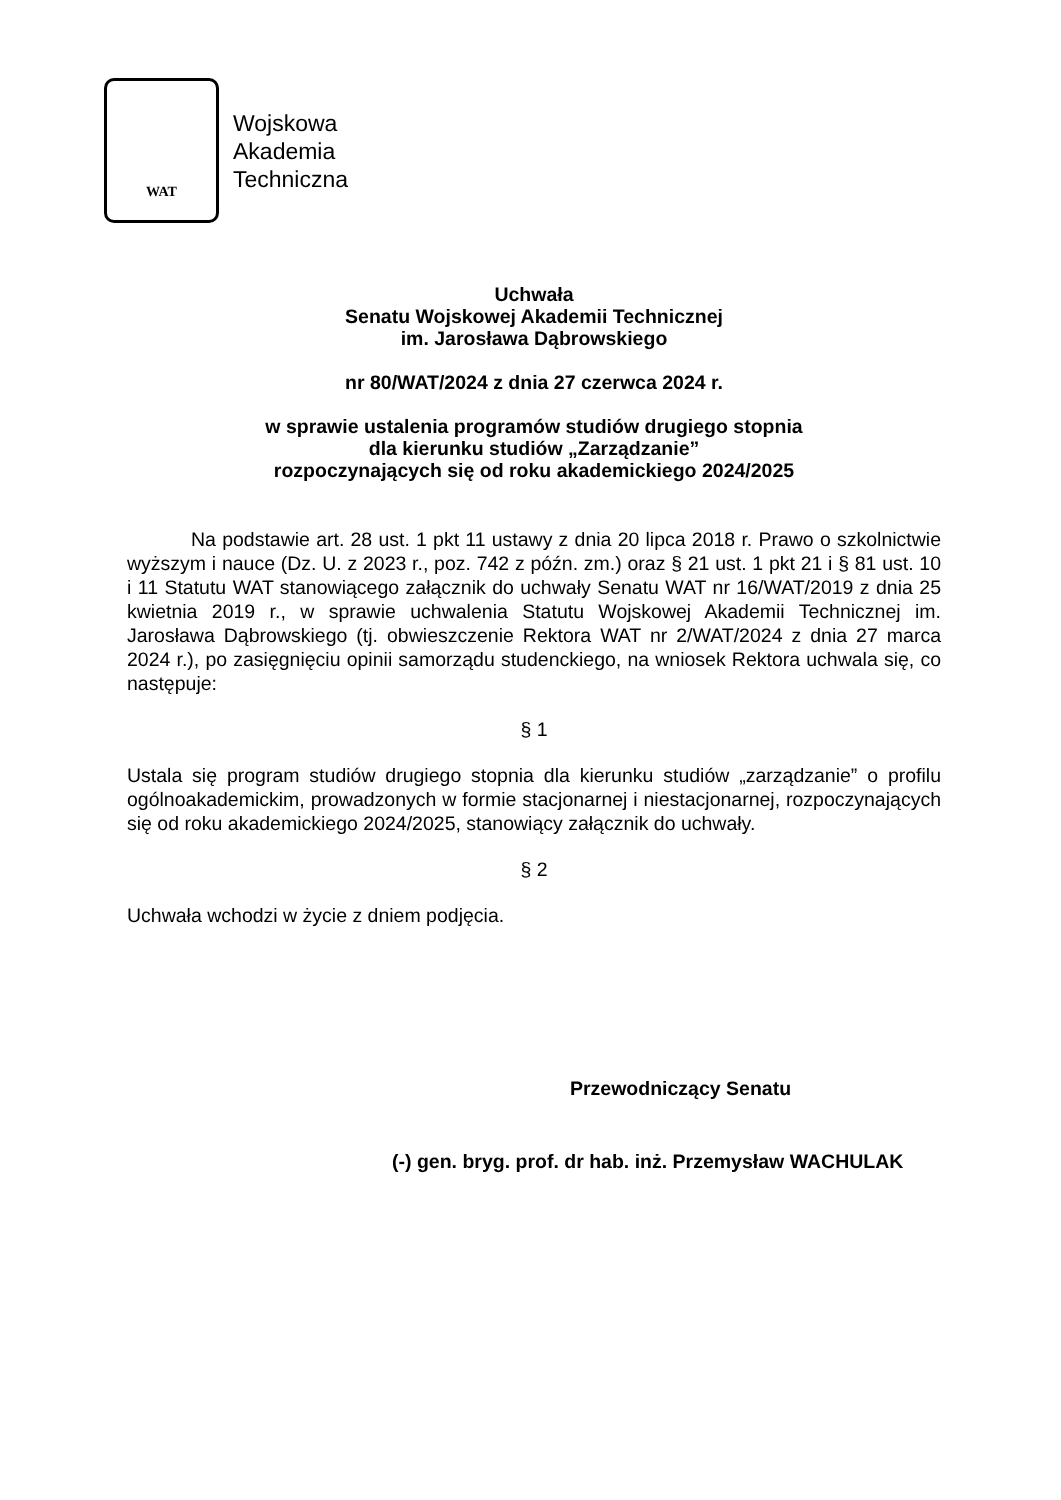WAT
Wojskowa
Akademia
Techniczna
Uchwała
Senatu Wojskowej Akademii Technicznej
im. Jarosława Dąbrowskiego
nr 80/WAT/2024 z dnia 27 czerwca 2024 r.
w sprawie ustalenia programów studiów drugiego stopnia
dla kierunku studiów „Zarządzanie”
rozpoczynających się od roku akademickiego 2024/2025
Na podstawie art. 28 ust. 1 pkt 11 ustawy z dnia 20 lipca 2018 r. Prawo o szkolnictwie wyższym i nauce (Dz. U. z 2023 r., poz. 742 z późn. zm.) oraz § 21 ust. 1 pkt 21 i § 81 ust. 10 i 11 Statutu WAT stanowiącego załącznik do uchwały Senatu WAT nr 16/WAT/2019 z dnia 25 kwietnia 2019 r., w sprawie uchwalenia Statutu Wojskowej Akademii Technicznej im. Jarosława Dąbrowskiego (tj. obwieszczenie Rektora WAT nr 2/WAT/2024 z dnia 27 marca 2024 r.), po zasięgnięciu opinii samorządu studenckiego, na wniosek Rektora uchwala się, co następuje:
§ 1
Ustala się program studiów drugiego stopnia dla kierunku studiów „zarządzanie” o profilu ogólnoakademickim, prowadzonych w formie stacjonarnej i niestacjonarnej, rozpoczynających się od roku akademickiego 2024/2025, stanowiący załącznik do uchwały.
§ 2
Uchwała wchodzi w życie z dniem podjęcia.
Przewodniczący Senatu
(-) gen. bryg. prof. dr hab. inż. Przemysław WACHULAK